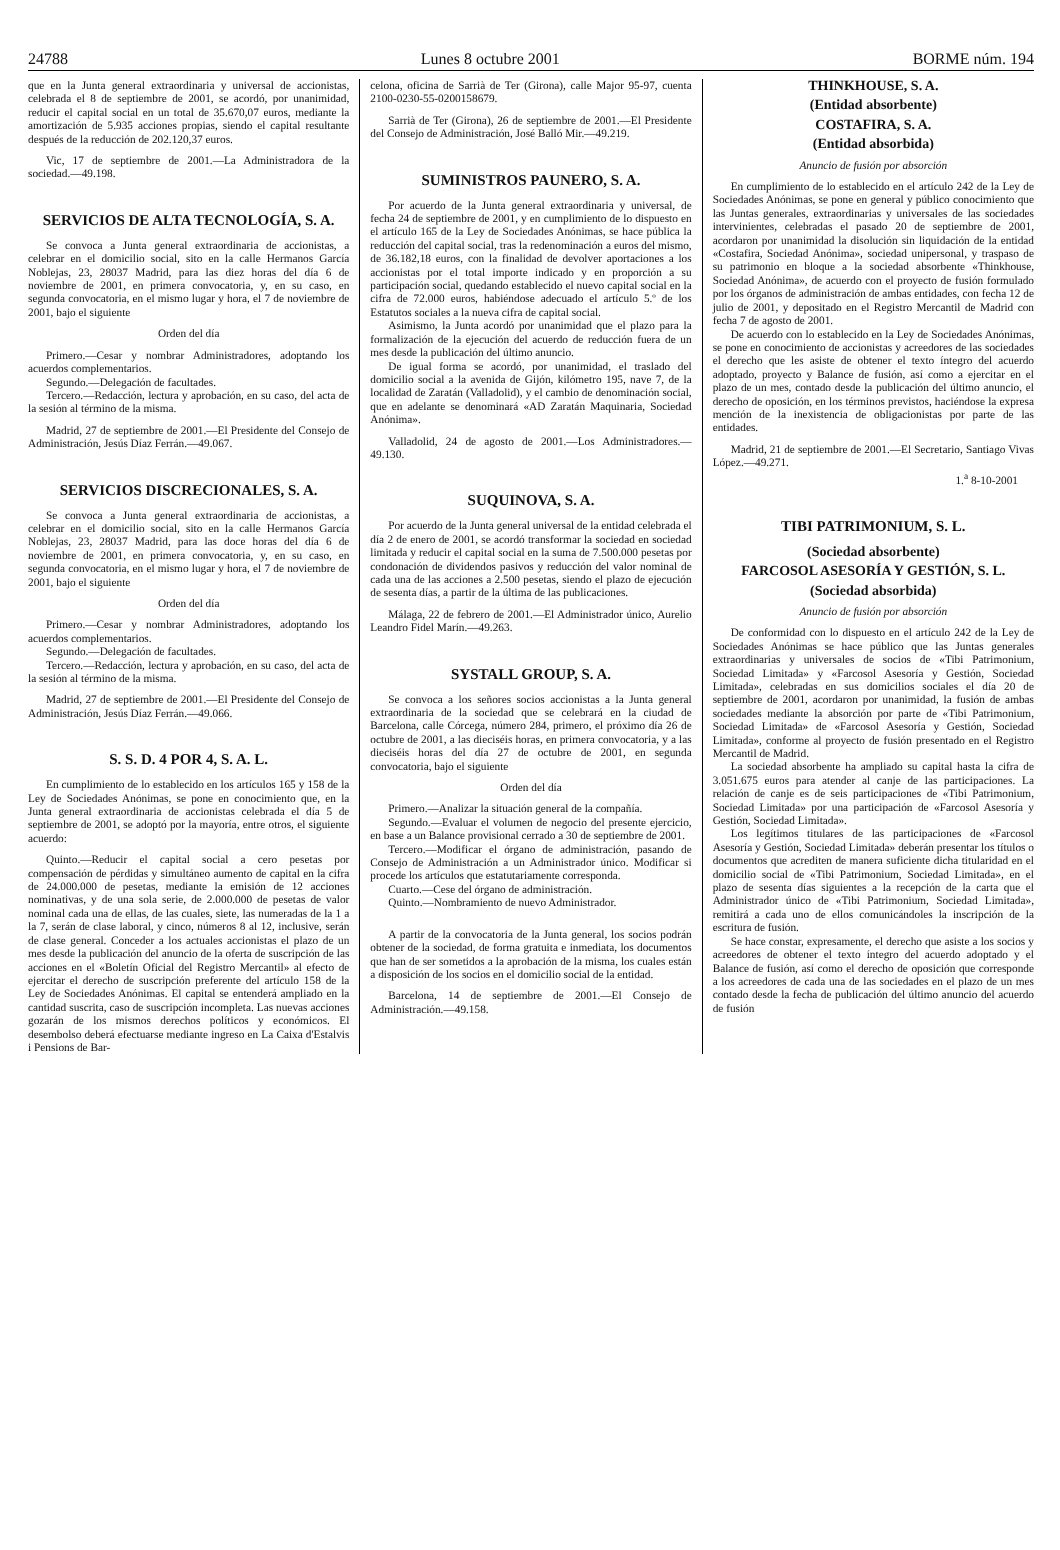24788 Lunes 8 octubre 2001 BORME núm. 194
que en la Junta general extraordinaria y universal de accionistas, celebrada el 8 de septiembre de 2001, se acordó, por unanimidad, reducir el capital social en un total de 35.670,07 euros, mediante la amortización de 5.935 acciones propias, siendo el capital resultante después de la reducción de 202.120,37 euros.
Vic, 17 de septiembre de 2001.—La Administradora de la sociedad.—49.198.
SERVICIOS DE ALTA TECNOLOGÍA, S. A.
Se convoca a Junta general extraordinaria de accionistas, a celebrar en el domicilio social, sito en la calle Hermanos García Noblejas, 23, 28037 Madrid, para las diez horas del día 6 de noviembre de 2001, en primera convocatoria, y, en su caso, en segunda convocatoria, en el mismo lugar y hora, el 7 de noviembre de 2001, bajo el siguiente
Orden del día
Primero.—Cesar y nombrar Administradores, adoptando los acuerdos complementarios.
Segundo.—Delegación de facultades.
Tercero.—Redacción, lectura y aprobación, en su caso, del acta de la sesión al término de la misma.
Madrid, 27 de septiembre de 2001.—El Presidente del Consejo de Administración, Jesús Díaz Ferrán.—49.067.
SERVICIOS DISCRECIONALES, S. A.
Se convoca a Junta general extraordinaria de accionistas, a celebrar en el domicilio social, sito en la calle Hermanos García Noblejas, 23, 28037 Madrid, para las doce horas del día 6 de noviembre de 2001, en primera convocatoria, y, en su caso, en segunda convocatoria, en el mismo lugar y hora, el 7 de noviembre de 2001, bajo el siguiente
Orden del día
Primero.—Cesar y nombrar Administradores, adoptando los acuerdos complementarios.
Segundo.—Delegación de facultades.
Tercero.—Redacción, lectura y aprobación, en su caso, del acta de la sesión al término de la misma.
Madrid, 27 de septiembre de 2001.—El Presidente del Consejo de Administración, Jesús Díaz Ferrán.—49.066.
S. S. D. 4 POR 4, S. A. L.
En cumplimiento de lo establecido en los artículos 165 y 158 de la Ley de Sociedades Anónimas, se pone en conocimiento que, en la Junta general extraordinaria de accionistas celebrada el día 5 de septiembre de 2001, se adoptó por la mayoría, entre otros, el siguiente acuerdo:
Quinto.—Reducir el capital social a cero pesetas por compensación de pérdidas y simultáneo aumento de capital en la cifra de 24.000.000 de pesetas, mediante la emisión de 12 acciones nominativas, y de una sola serie, de 2.000.000 de pesetas de valor nominal cada una de ellas, de las cuales, siete, las numeradas de la 1 a la 7, serán de clase laboral, y cinco, números 8 al 12, inclusive, serán de clase general. Conceder a los actuales accionistas el plazo de un mes desde la publicación del anuncio de la oferta de suscripción de las acciones en el «Boletín Oficial del Registro Mercantil» al efecto de ejercitar el derecho de suscripción preferente del artículo 158 de la Ley de Sociedades Anónimas. El capital se entenderá ampliado en la cantidad suscrita, caso de suscripción incompleta. Las nuevas acciones gozarán de los mismos derechos políticos y económicos. El desembolso deberá efectuarse mediante ingreso en La Caixa d'Estalvis i Pensions de Bar-
celona, oficina de Sarrià de Ter (Girona), calle Major 95-97, cuenta 2100-0230-55-0200158679.
Sarrià de Ter (Girona), 26 de septiembre de 2001.—El Presidente del Consejo de Administración, José Balló Mir.—49.219.
SUMINISTROS PAUNERO, S. A.
Por acuerdo de la Junta general extraordinaria y universal, de fecha 24 de septiembre de 2001, y en cumplimiento de lo dispuesto en el artículo 165 de la Ley de Sociedades Anónimas, se hace pública la reducción del capital social, tras la redenominación a euros del mismo, de 36.182,18 euros, con la finalidad de devolver aportaciones a los accionistas por el total importe indicado y en proporción a su participación social, quedando establecido el nuevo capital social en la cifra de 72.000 euros, habiéndose adecuado el artículo 5.º de los Estatutos sociales a la nueva cifra de capital social.
Asimismo, la Junta acordó por unanimidad que el plazo para la formalización de la ejecución del acuerdo de reducción fuera de un mes desde la publicación del último anuncio.
De igual forma se acordó, por unanimidad, el traslado del domicilio social a la avenida de Gijón, kilómetro 195, nave 7, de la localidad de Zaratán (Valladolid), y el cambio de denominación social, que en adelante se denominará «AD Zaratán Maquinaria, Sociedad Anónima».
Valladolid, 24 de agosto de 2001.—Los Administradores.—49.130.
SUQUINOVA, S. A.
Por acuerdo de la Junta general universal de la entidad celebrada el día 2 de enero de 2001, se acordó transformar la sociedad en sociedad limitada y reducir el capital social en la suma de 7.500.000 pesetas por condonación de dividendos pasivos y reducción del valor nominal de cada una de las acciones a 2.500 pesetas, siendo el plazo de ejecución de sesenta días, a partir de la última de las publicaciones.
Málaga, 22 de febrero de 2001.—El Administrador único, Aurelio Leandro Fidel Marín.—49.263.
SYSTALL GROUP, S. A.
Se convoca a los señores socios accionistas a la Junta general extraordinaria de la sociedad que se celebrará en la ciudad de Barcelona, calle Córcega, número 284, primero, el próximo día 26 de octubre de 2001, a las dieciséis horas, en primera convocatoria, y a las dieciséis horas del día 27 de octubre de 2001, en segunda convocatoria, bajo el siguiente
Orden del día
Primero.—Analizar la situación general de la compañía.
Segundo.—Evaluar el volumen de negocio del presente ejercicio, en base a un Balance provisional cerrado a 30 de septiembre de 2001.
Tercero.—Modificar el órgano de administración, pasando de Consejo de Administración a un Administrador único. Modificar si procede los artículos que estatutariamente corresponda.
Cuarto.—Cese del órgano de administración.
Quinto.—Nombramiento de nuevo Administrador.
A partir de la convocatoria de la Junta general, los socios podrán obtener de la sociedad, de forma gratuita e inmediata, los documentos que han de ser sometidos a la aprobación de la misma, los cuales están a disposición de los socios en el domicilio social de la entidad.
Barcelona, 14 de septiembre de 2001.—El Consejo de Administración.—49.158.
THINKHOUSE, S. A.
(Entidad absorbente)
COSTAFIRA, S. A.
(Entidad absorbida)
Anuncio de fusión por absorción
En cumplimiento de lo establecido en el artículo 242 de la Ley de Sociedades Anónimas, se pone en general y público conocimiento que las Juntas generales, extraordinarias y universales de las sociedades intervinientes, celebradas el pasado 20 de septiembre de 2001, acordaron por unanimidad la disolución sin liquidación de la entidad «Costafira, Sociedad Anónima», sociedad unipersonal, y traspaso de su patrimonio en bloque a la sociedad absorbente «Thinkhouse, Sociedad Anónima», de acuerdo con el proyecto de fusión formulado por los órganos de administración de ambas entidades, con fecha 12 de julio de 2001, y depositado en el Registro Mercantil de Madrid con fecha 7 de agosto de 2001.
De acuerdo con lo establecido en la Ley de Sociedades Anónimas, se pone en conocimiento de accionistas y acreedores de las sociedades el derecho que les asiste de obtener el texto íntegro del acuerdo adoptado, proyecto y Balance de fusión, así como a ejercitar en el plazo de un mes, contado desde la publicación del último anuncio, el derecho de oposición, en los términos previstos, haciéndose la expresa mención de la inexistencia de obligacionistas por parte de las entidades.
Madrid, 21 de septiembre de 2001.—El Secretario, Santiago Vivas López.—49.271.
1.<sup>a</sup> 8-10-2001
TIBI PATRIMONIUM, S. L.
(Sociedad absorbente)
FARCOSOL ASESORÍA Y GESTIÓN, S. L.
(Sociedad absorbida)
Anuncio de fusión por absorción
De conformidad con lo dispuesto en el artículo 242 de la Ley de Sociedades Anónimas se hace público que las Juntas generales extraordinarias y universales de socios de «Tibi Patrimonium, Sociedad Limitada» y «Farcosol Asesoría y Gestión, Sociedad Limitada», celebradas en sus domicilios sociales el día 20 de septiembre de 2001, acordaron por unanimidad, la fusión de ambas sociedades mediante la absorción por parte de «Tibi Patrimonium, Sociedad Limitada» de «Farcosol Asesoría y Gestión, Sociedad Limitada», conforme al proyecto de fusión presentado en el Registro Mercantil de Madrid.
La sociedad absorbente ha ampliado su capital hasta la cifra de 3.051.675 euros para atender al canje de las participaciones. La relación de canje es de seis participaciones de «Tibi Patrimonium, Sociedad Limitada» por una participación de «Farcosol Asesoría y Gestión, Sociedad Limitada».
Los legítimos titulares de las participaciones de «Farcosol Asesoría y Gestión, Sociedad Limitada» deberán presentar los títulos o documentos que acrediten de manera suficiente dicha titularidad en el domicilio social de «Tibi Patrimonium, Sociedad Limitada», en el plazo de sesenta días siguientes a la recepción de la carta que el Administrador único de «Tibi Patrimonium, Sociedad Limitada», remitirá a cada uno de ellos comunicándoles la inscripción de la escritura de fusión.
Se hace constar, expresamente, el derecho que asiste a los socios y acreedores de obtener el texto íntegro del acuerdo adoptado y el Balance de fusión, así como el derecho de oposición que corresponde a los acreedores de cada una de las sociedades en el plazo de un mes contado desde la fecha de publicación del último anuncio del acuerdo de fusión